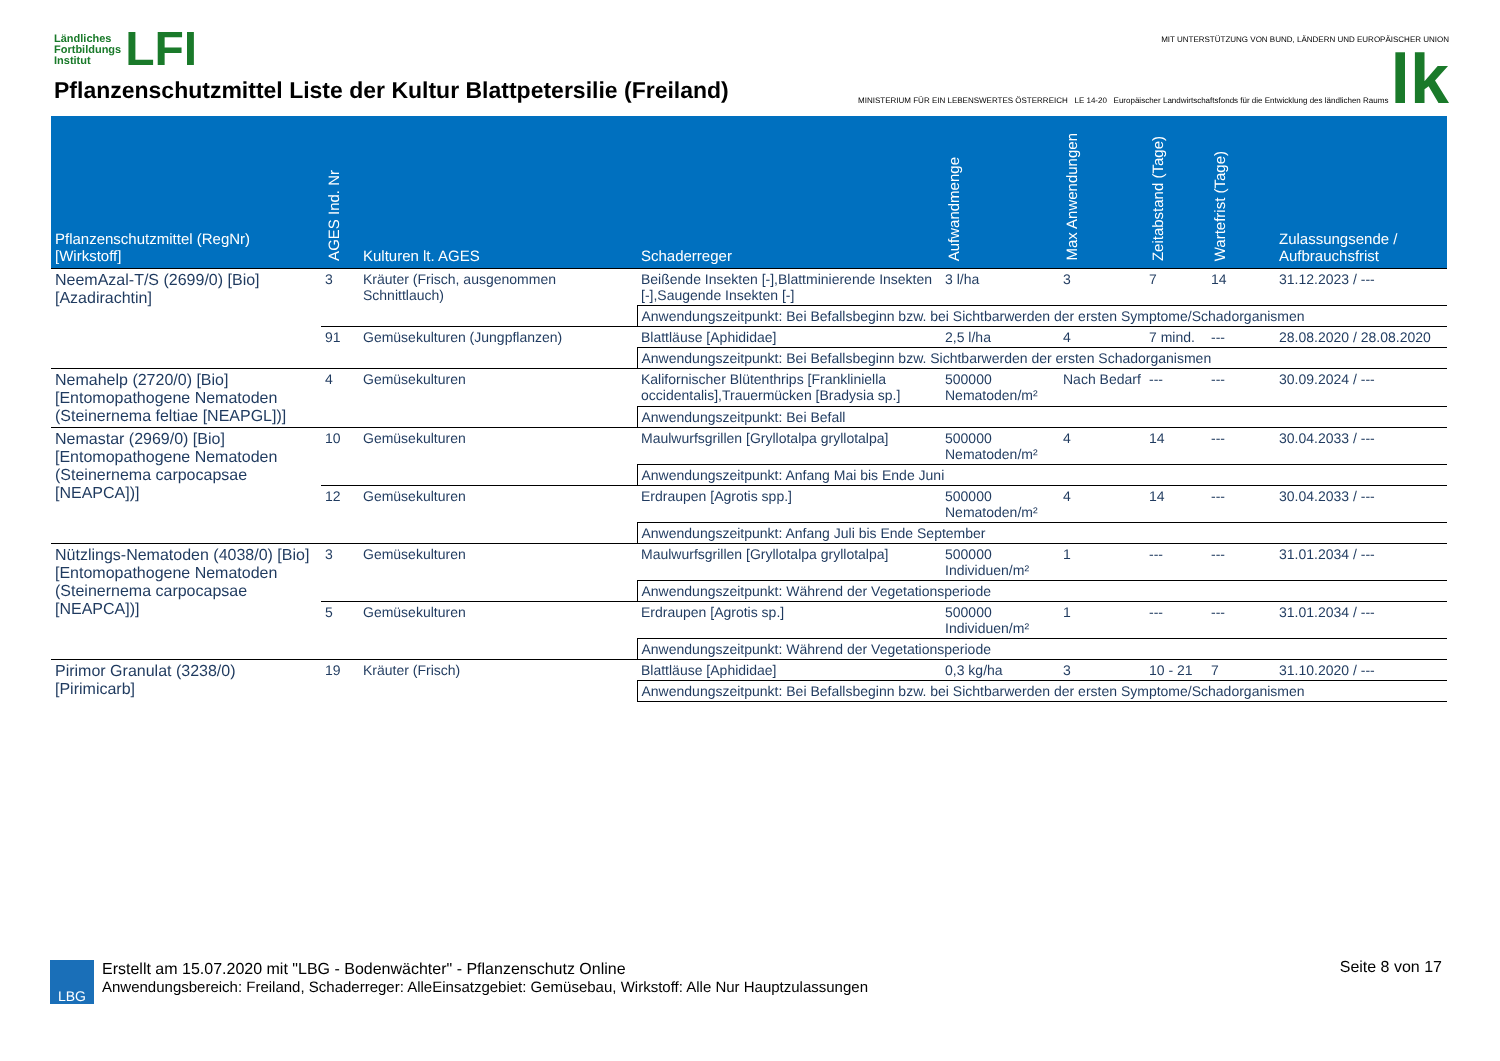Ländliches
Fortbildungs
Institut LFI
Pflanzenschutzmittel Liste der Kultur Blattpetersilie (Freiland)
MIT UNTERSTÜTZUNG VON BUND, LÄNDERN UND EUROPÄISCHER UNION
MINISTERIUM FÜR EIN LEBENSWERTES ÖSTERREICH LE 14-20 Europäischer Landwirtschaftsfonds für die Entwicklung des ländlichen Raums lk
| Pflanzenschutzmittel (RegNr) [Wirkstoff] | AGES Ind. Nr | Kulturen lt. AGES | Schaderreger | Aufwandmenge | Max Anwendungen | Zeitabstand (Tage) | Wartefrist (Tage) | Zulassungsende / Aufbrauchsfrist |
| --- | --- | --- | --- | --- | --- | --- | --- | --- |
| NeemAzal-T/S (2699/0) [Bio] [Azadirachtin] | 3 | Kräuter (Frisch, ausgenommen Schnittlauch) | Beißende Insekten [-],Blattminierende Insekten [-],Saugende Insekten [-] | 3 l/ha | 3 | 7 | 14 | 31.12.2023 / --- |
| | | | Anwendungszeitpunkt: Bei Befallsbeginn bzw. bei Sichtbarwerden der ersten Symptome/Schadorganismen | | | | | |
| | 91 | Gemüsekulturen (Jungpflanzen) | Blattläuse [Aphididae] | 2,5 l/ha | 4 | 7 mind. | --- | 28.08.2020 / 28.08.2020 |
| | | | Anwendungszeitpunkt: Bei Befallsbeginn bzw. Sichtbarwerden der ersten Schadorganismen | | | | | |
| Nemahelp (2720/0) [Bio] [Entomopathogene Nematoden (Steinernema feltiae [NEAPGL])] | 4 | Gemüsekulturen | Kalifornischer Blütenthrips [Frankliniella occidentalis],Trauermücken [Bradysia sp.] | 500000 Nematoden/m² | Nach Bedarf | --- | --- | 30.09.2024 / --- |
| | | | Anwendungszeitpunkt: Bei Befall | | | | | |
| Nemastar (2969/0) [Bio] [Entomopathogene Nematoden (Steinernema carpocapsae [NEAPCA])] | 10 | Gemüsekulturen | Maulwurfsgrillen [Gryllotalpa gryllotalpa] | 500000 Nematoden/m² | 4 | 14 | --- | 30.04.2033 / --- |
| | | | Anwendungszeitpunkt: Anfang Mai bis Ende Juni | | | | | |
| | 12 | Gemüsekulturen | Erdraupen [Agrotis spp.] | 500000 Nematoden/m² | 4 | 14 | --- | 30.04.2033 / --- |
| | | | Anwendungszeitpunkt: Anfang Juli bis Ende September | | | | | |
| Nützlings-Nematoden (4038/0) [Bio] [Entomopathogene Nematoden (Steinernema carpocapsae [NEAPCA])] | 3 | Gemüsekulturen | Maulwurfsgrillen [Gryllotalpa gryllotalpa] | 500000 Individuen/m² | 1 | --- | --- | 31.01.2034 / --- |
| | | | Anwendungszeitpunkt: Während der Vegetationsperiode | | | | | |
| | 5 | Gemüsekulturen | Erdraupen [Agrotis sp.] | 500000 Individuen/m² | 1 | --- | --- | 31.01.2034 / --- |
| | | | Anwendungszeitpunkt: Während der Vegetationsperiode | | | | | |
| Pirimor Granulat (3238/0) [Pirimicarb] | 19 | Kräuter (Frisch) | Blattläuse [Aphididae] | 0,3 kg/ha | 3 | 10 - 21 | 7 | 31.10.2020 / --- |
| | | | Anwendungszeitpunkt: Bei Befallsbeginn bzw. bei Sichtbarwerden der ersten Symptome/Schadorganismen | | | | | |
LBG
Erstellt am 15.07.2020 mit "LBG - Bodenwächter" - Pflanzenschutz Online
Anwendungsbereich: Freiland, Schaderreger: AlleEinsatzgebiet: Gemüsebau, Wirkstoff: Alle Nur Hauptzulassungen
Seite 8 von 17